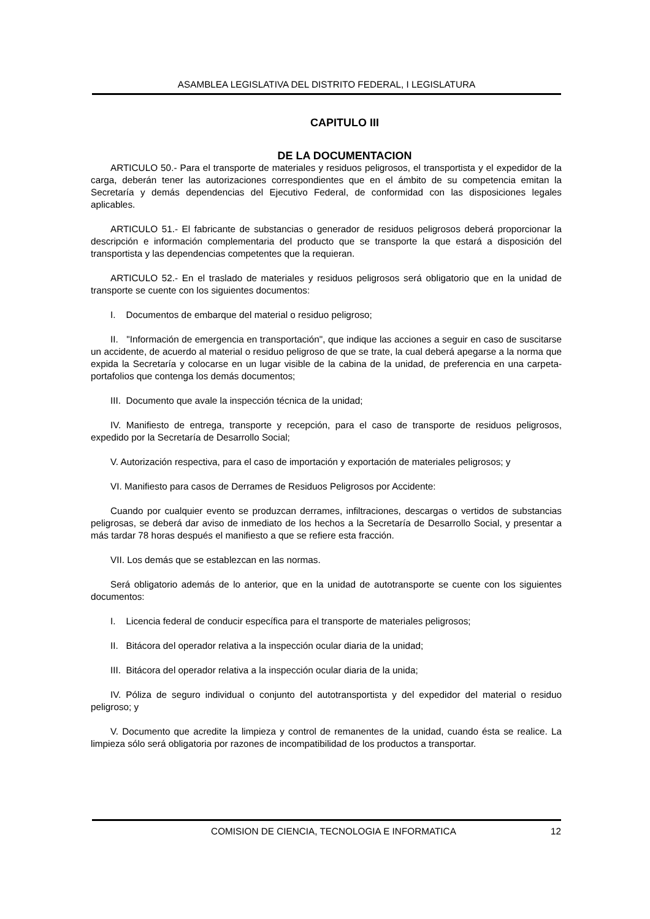ASAMBLEA LEGISLATIVA DEL DISTRITO FEDERAL, I LEGISLATURA
CAPITULO III
DE LA DOCUMENTACION
ARTICULO 50.- Para el transporte de materiales y residuos peligrosos, el transportista y el expedidor de la carga, deberán tener las autorizaciones correspondientes que en el ámbito de su competencia emitan la Secretaría y demás dependencias del Ejecutivo Federal, de conformidad con las disposiciones legales aplicables.
ARTICULO 51.- El fabricante de substancias o generador de residuos peligrosos deberá proporcionar la descripción e información complementaria del producto que se transporte la que estará a disposición del transportista y las dependencias competentes que la requieran.
ARTICULO 52.- En el traslado de materiales y residuos peligrosos será obligatorio que en la unidad de transporte se cuente con los siguientes documentos:
I. Documentos de embarque del material o residuo peligroso;
II. "Información de emergencia en transportación", que indique las acciones a seguir en caso de suscitarse un accidente, de acuerdo al material o residuo peligroso de que se trate, la cual deberá apegarse a la norma que expida la Secretaría y colocarse en un lugar visible de la cabina de la unidad, de preferencia en una carpeta-portafolios que contenga los demás documentos;
III. Documento que avale la inspección técnica de la unidad;
IV. Manifiesto de entrega, transporte y recepción, para el caso de transporte de residuos peligrosos, expedido por la Secretaría de Desarrollo Social;
V. Autorización respectiva, para el caso de importación y exportación de materiales peligrosos; y
VI. Manifiesto para casos de Derrames de Residuos Peligrosos por Accidente:
Cuando por cualquier evento se produzcan derrames, infiltraciones, descargas o vertidos de substancias peligrosas, se deberá dar aviso de inmediato de los hechos a la Secretaría de Desarrollo Social, y presentar a más tardar 78 horas después el manifiesto a que se refiere esta fracción.
VII. Los demás que se establezcan en las normas.
Será obligatorio además de lo anterior, que en la unidad de autotransporte se cuente con los siguientes documentos:
I. Licencia federal de conducir específica para el transporte de materiales peligrosos;
II. Bitácora del operador relativa a la inspección ocular diaria de la unidad;
III. Bitácora del operador relativa a la inspección ocular diaria de la unida;
IV. Póliza de seguro individual o conjunto del autotransportista y del expedidor del material o residuo peligroso; y
V. Documento que acredite la limpieza y control de remanentes de la unidad, cuando ésta se realice. La limpieza sólo será obligatoria por razones de incompatibilidad de los productos a transportar.
COMISION DE CIENCIA, TECNOLOGIA E INFORMATICA 12